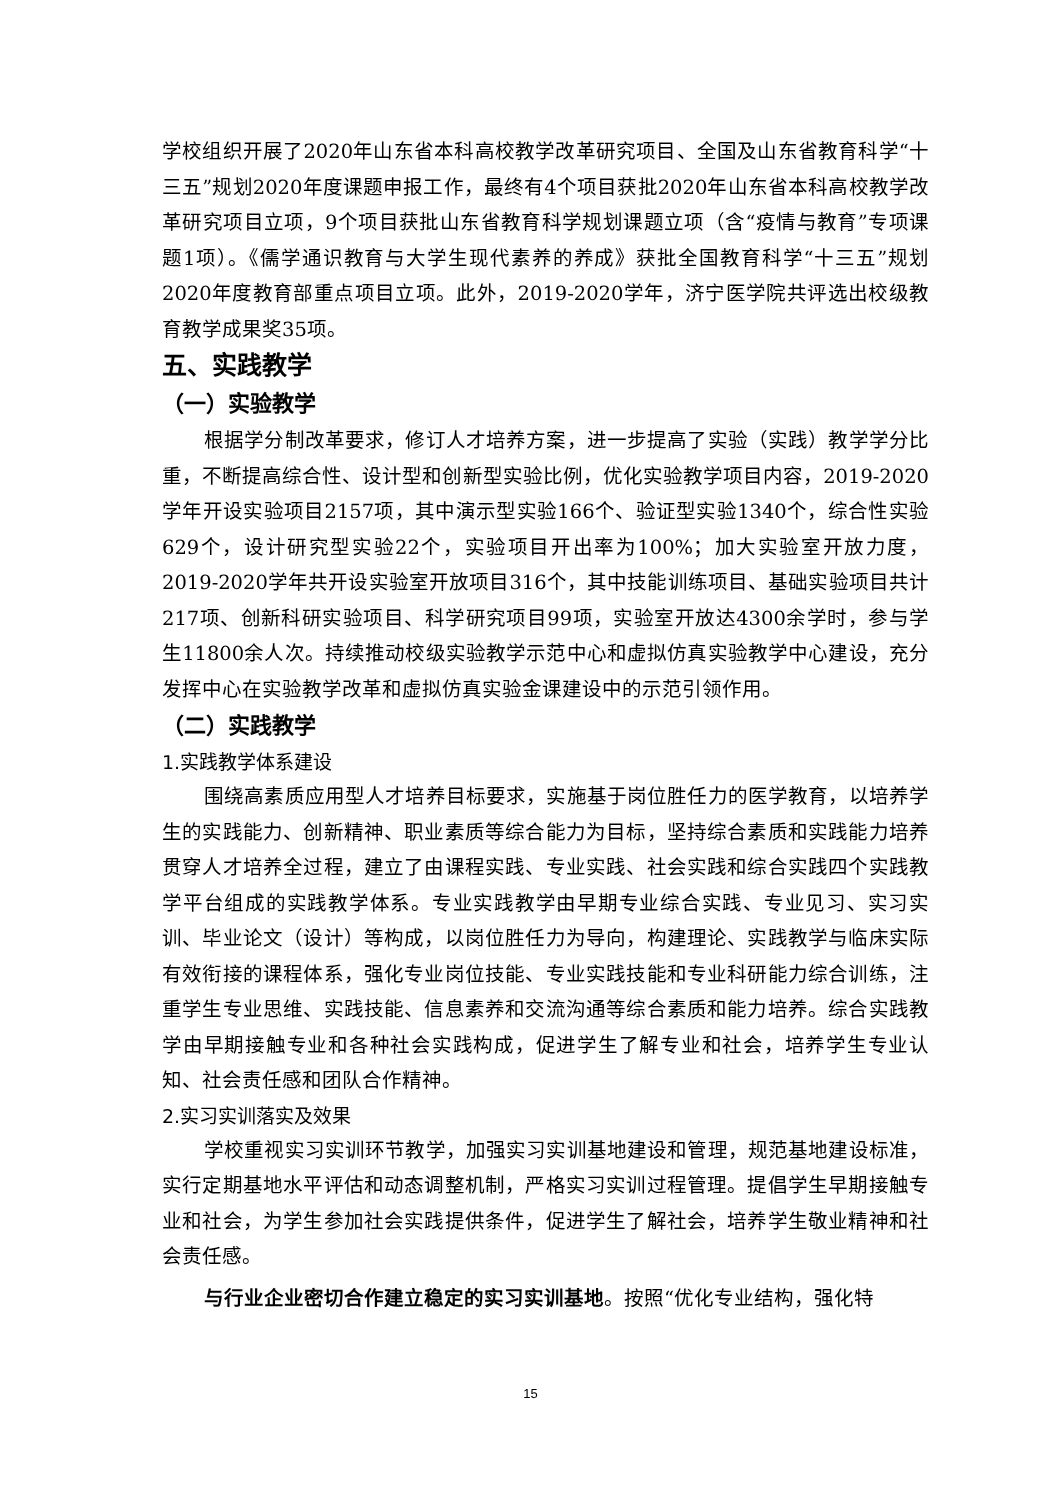学校组织开展了2020年山东省本科高校教学改革研究项目、全国及山东省教育科学“十三五”规划2020年度课题申报工作，最终有4个项目获批2020年山东省本科高校教学改革研究项目立项，9个项目获批山东省教育科学规划课题立项（含“疫情与教育”专项课题1项）。《儒学通识教育与大学生现代素养的养成》获批全国教育科学“十三五”规划2020年度教育部重点项目立项。此外，2019-2020学年，济宁医学院共评选出校级教育教学成果奖35项。
五、实践教学
（一）实验教学
根据学分制改革要求，修订人才培养方案，进一步提高了实验（实践）教学学分比重，不断提高综合性、设计型和创新型实验比例，优化实验教学项目内容，2019-2020学年开设实验项目2157项，其中演示型实验166个、验证型实验1340个，综合性实验629个，设计研究型实验22个，实验项目开出率为100%；加大实验室开放力度，2019-2020学年共开设实验室开放项目316个，其中技能训练项目、基础实验项目共计217项、创新科研实验项目、科学研究项目99项，实验室开放达4300余学时，参与学生11800余人次。持续推动校级实验教学示范中心和虚拟仿真实验教学中心建设，充分发挥中心在实验教学改革和虚拟仿真实验金课建设中的示范引领作用。
（二）实践教学
1.实践教学体系建设
围绕高素质应用型人才培养目标要求，实施基于岗位胜任力的医学教育，以培养学生的实践能力、创新精神、职业素质等综合能力为目标，坚持综合素质和实践能力培养贯穿人才培养全过程，建立了由课程实践、专业实践、社会实践和综合实践四个实践教学平台组成的实践教学体系。专业实践教学由早期专业综合实践、专业见习、实习实训、毕业论文（设计）等构成，以岗位胜任力为导向，构建理论、实践教学与临床实际有效衔接的课程体系，强化专业岗位技能、专业实践技能和专业科研能力综合训练，注重学生专业思维、实践技能、信息素养和交流沟通等综合素质和能力培养。综合实践教学由早期接触专业和各种社会实践构成，促进学生了解专业和社会，培养学生专业认知、社会责任感和团队合作精神。
2.实习实训落实及效果
学校重视实习实训环节教学，加强实习实训基地建设和管理，规范基地建设标准，实行定期基地水平评估和动态调整机制，严格实习实训过程管理。提倡学生早期接触专业和社会，为学生参加社会实践提供条件，促进学生了解社会，培养学生敬业精神和社会责任感。
与行业企业密切合作建立稳定的实习实训基地。按照“优化专业结构，强化特
15